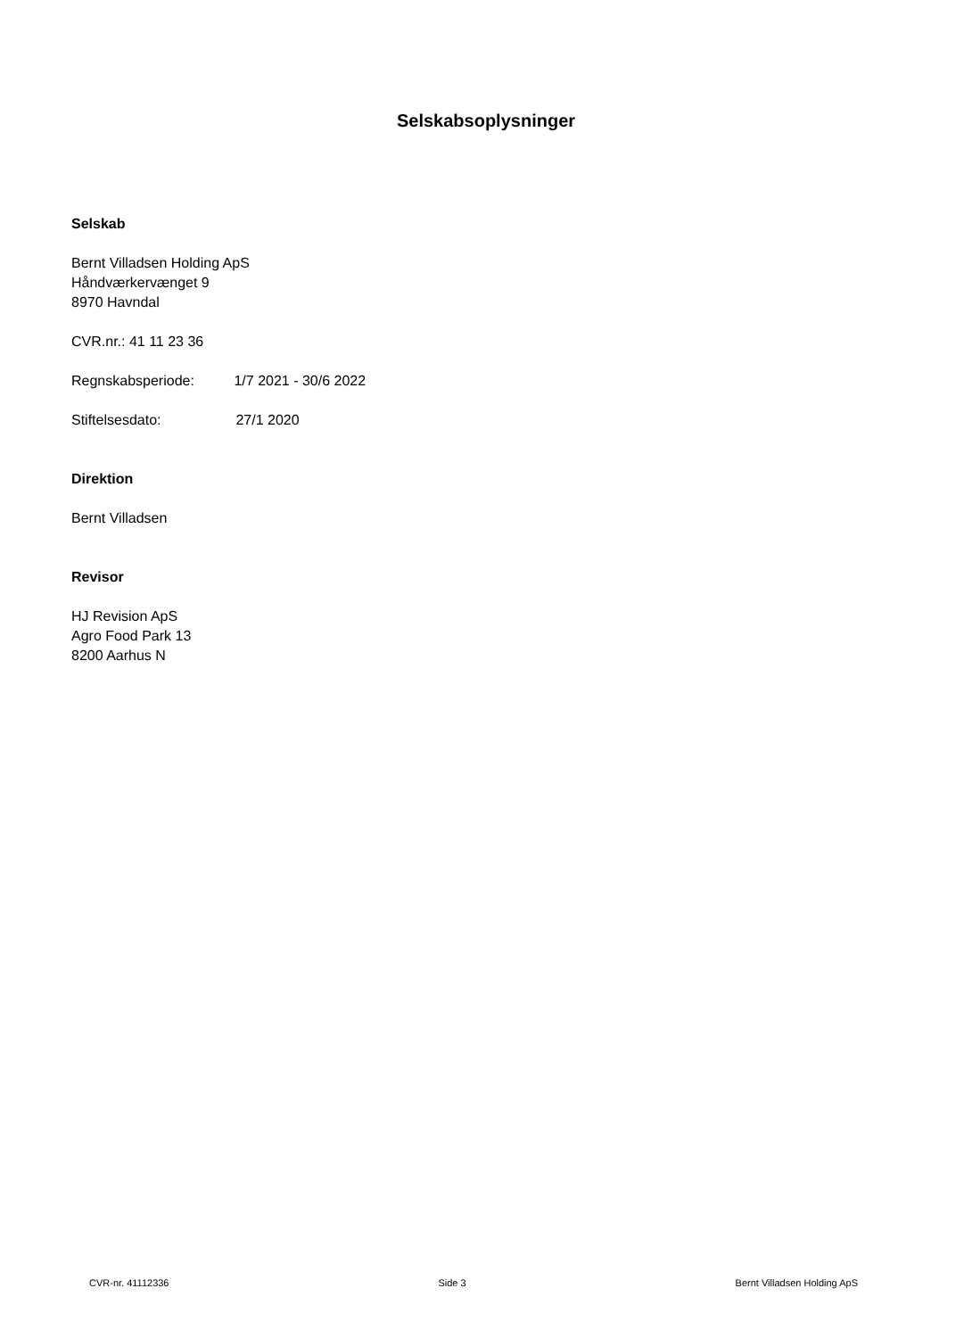Selskabsoplysninger
Selskab
Bernt Villadsen Holding ApS
Håndværkervænget 9
8970 Havndal
CVR.nr.: 41 11 23 36
Regnskabsperiode: 1/7 2021 - 30/6 2022
Stiftelsesdato: 27/1 2020
Direktion
Bernt Villadsen
Revisor
HJ Revision ApS
Agro Food Park 13
8200 Aarhus N
CVR-nr. 41112336 Side 3 Bernt Villadsen Holding ApS